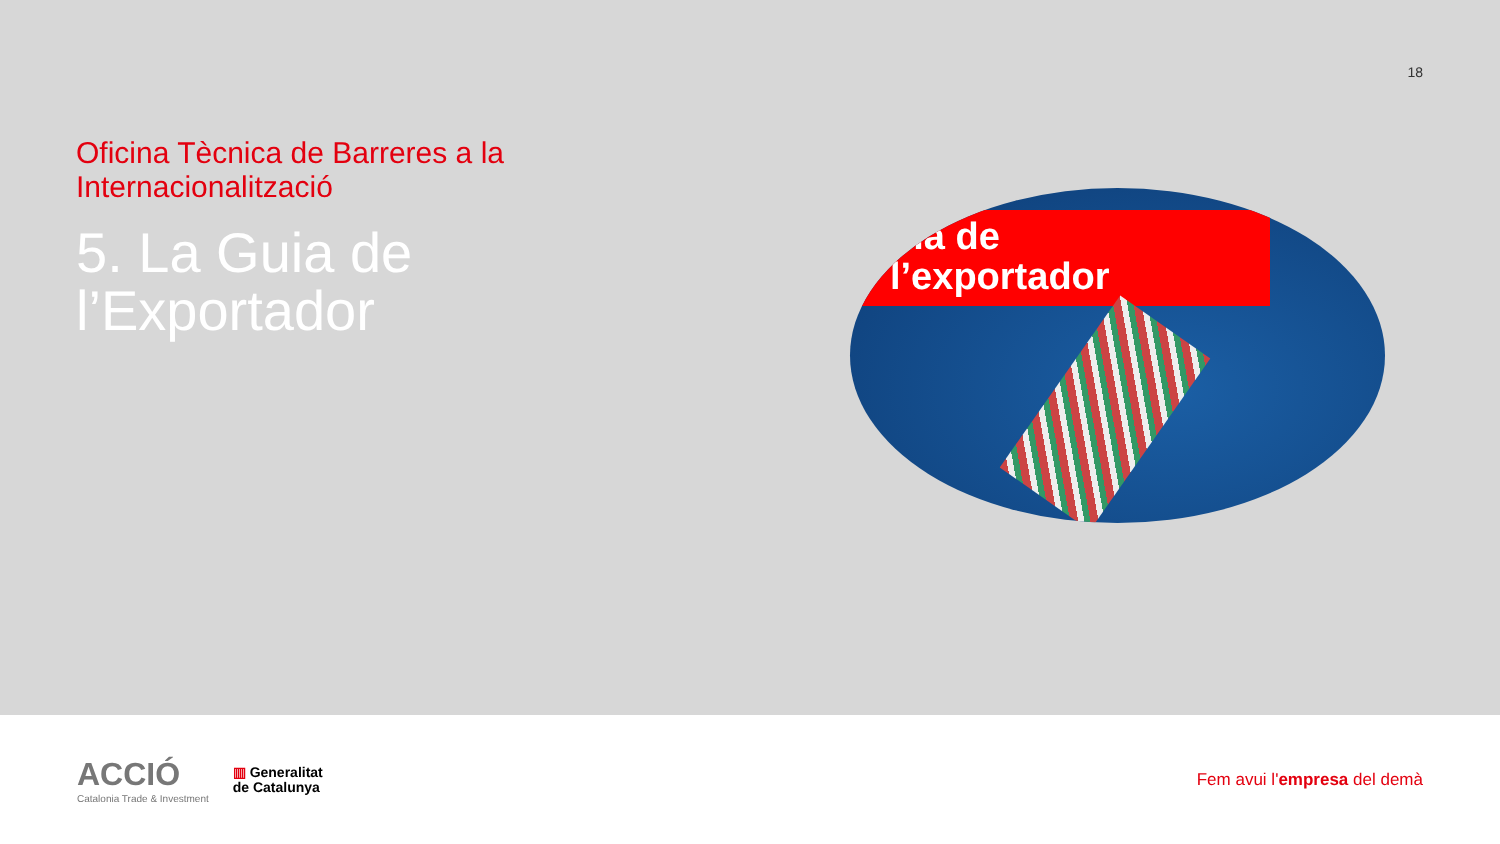18
Oficina Tècnica de Barreres a la Internacionalització
5. La Guia de l’Exportador
uia de
l’exportador
ACCIÓ
Catalonia Trade & Investment
▥ Generalitat
de Catalunya
Fem avui l'empresa del demà